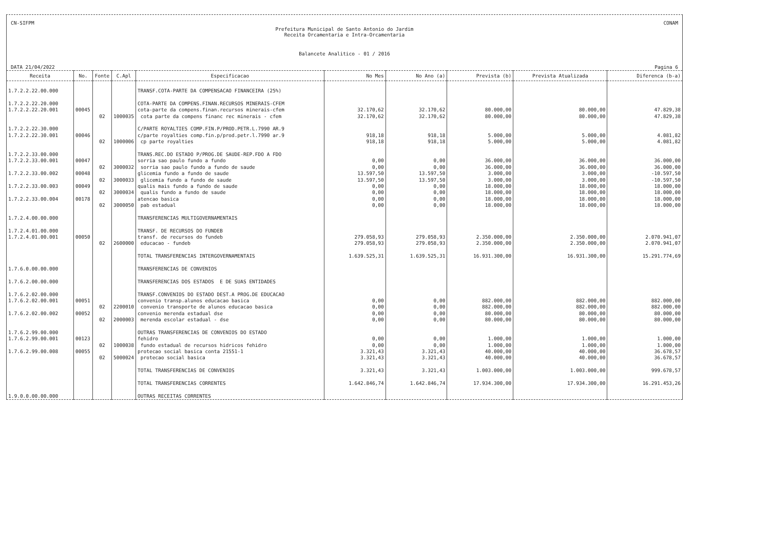CN-SIFPM CONAM
Prefeitura Municipal de Santo Antonio do Jardim
Receita Orcamentaria e Intra-Orcamentaria
Balancete Analitico - 01 / 2016
DATA 21/04/2022 Pagina 6
| Receita | No. | Fonte | C.Apl | Especificacao | No Mes | No Ano (a) | Prevista (b) | Prevista Atualizada | Diferenca (b-a) |
| --- | --- | --- | --- | --- | --- | --- | --- | --- | --- |
| 1.7.2.2.22.00.000 | | | | TRANSF.COTA-PARTE DA COMPENSACAO FINANCEIRA (25%) | | | | | |
| 1.7.2.2.22.20.000 | | | | COTA-PARTE DA COMPENS.FINAN.RECURSOS MINERAIS-CFEM | | | | | |
| 1.7.2.2.22.20.001 | 00045 | | | cota-parte da compens.finan.recursos minerais-cfem | 32.170,62 | 32.170,62 | 80.000,00 | 80.000,00 | 47.829,38 |
| | | 02 | 1000035 | cota parte da compens financ rec minerais - cfem | 32.170,62 | 32.170,62 | 80.000,00 | 80.000,00 | 47.829,38 |
| 1.7.2.2.22.30.000 | | | | C/PARTE ROYALTIES COMP.FIN.P/PROD.PETR.L.7990 AR.9 | | | | | |
| 1.7.2.2.22.30.001 | 00046 | | | c/parte royalties comp.fin.p/prod.petr.l.7990 ar.9 | 918,18 | 918,18 | 5.000,00 | 5.000,00 | 4.081,82 |
| | | 02 | 1000006 | cp parte royalties | 918,18 | 918,18 | 5.000,00 | 5.000,00 | 4.081,82 |
| 1.7.2.2.33.00.000 | | | | TRANS.REC.DO ESTADO P/PROG.DE SAUDE-REP.FDO A FDO | | | | | |
| 1.7.2.2.33.00.001 | 00047 | | | sorria sao paulo fundo a fundo | 0,00 | 0,00 | 36.000,00 | 36.000,00 | 36.000,00 |
| | | 02 | 3000032 | sorria sao paulo fundo a fundo de saude | 0,00 | 0,00 | 36.000,00 | 36.000,00 | 36.000,00 |
| 1.7.2.2.33.00.002 | 00048 | | | glicemia fundo a fundo de saude | 13.597,50 | 13.597,50 | 3.000,00 | 3.000,00 | -10.597,50 |
| | | 02 | 3000033 | glicemia fundo a fundo de saude | 13.597,50 | 13.597,50 | 3.000,00 | 3.000,00 | -10.597,50 |
| 1.7.2.2.33.00.003 | 00049 | | | qualis mais fundo a fundo de saude | 0,00 | 0,00 | 18.000,00 | 18.000,00 | 18.000,00 |
| | | 02 | 3000034 | qualis fundo a fundo de saude | 0,00 | 0,00 | 18.000,00 | 18.000,00 | 18.000,00 |
| 1.7.2.2.33.00.004 | 00178 | | | atencao basica | 0,00 | 0,00 | 18.000,00 | 18.000,00 | 18.000,00 |
| | | 02 | 3000050 | pab estadual | 0,00 | 0,00 | 18.000,00 | 18.000,00 | 18.000,00 |
| 1.7.2.4.00.00.000 | | | | TRANSFERENCIAS MULTIGOVERNAMENTAIS | | | | | |
| 1.7.2.4.01.00.000 | | | | TRANSF. DE RECURSOS DO FUNDEB | | | | | |
| 1.7.2.4.01.00.001 | 00050 | | | transf. de recursos do fundeb | 279.058,93 | 279.058,93 | 2.350.000,00 | 2.350.000,00 | 2.070.941,07 |
| | | 02 | 2600000 | educacao - fundeb | 279.058,93 | 279.058,93 | 2.350.000,00 | 2.350.000,00 | 2.070.941,07 |
| | | | | TOTAL TRANSFERENCIAS INTERGOVERNAMENTAIS | 1.639.525,31 | 1.639.525,31 | 16.931.300,00 | 16.931.300,00 | 15.291.774,69 |
| 1.7.6.0.00.00.000 | | | | TRANSFERENCIAS DE CONVENIOS | | | | | |
| 1.7.6.2.00.00.000 | | | | TRANSFERENCIAS DOS ESTADOS E DE SUAS ENTIDADES | | | | | |
| 1.7.6.2.02.00.000 | | | | TRANSF.CONVENIOS DO ESTADO DEST.A PROG.DE EDUCACAO | | | | | |
| 1.7.6.2.02.00.001 | 00051 | | | convenio transp.alunos educacao basica | 0,00 | 0,00 | 882.000,00 | 882.000,00 | 882.000,00 |
| | | 02 | 2200010 | convenio transporte de alunos educacao basica | 0,00 | 0,00 | 882.000,00 | 882.000,00 | 882.000,00 |
| 1.7.6.2.02.00.002 | 00052 | | | convenio merenda estadual dse | 0,00 | 0,00 | 80.000,00 | 80.000,00 | 80.000,00 |
| | | 02 | 2000003 | merenda escolar estadual - dse | 0,00 | 0,00 | 80.000,00 | 80.000,00 | 80.000,00 |
| 1.7.6.2.99.00.000 | | | | OUTRAS TRANSFERENCIAS DE CONVENIOS DO ESTADO | | | | | |
| 1.7.6.2.99.00.001 | 00123 | | | fehidro | 0,00 | 0,00 | 1.000,00 | 1.000,00 | 1.000,00 |
| | | 02 | 1000038 | fundo estadual de recursos hidricos fehidro | 0,00 | 0,00 | 1.000,00 | 1.000,00 | 1.000,00 |
| 1.7.6.2.99.00.008 | 00055 | | | protecao social basica conta 21551-1 | 3.321,43 | 3.321,43 | 40.000,00 | 40.000,00 | 36.678,57 |
| | | 02 | 5000024 | protecao social basica | 3.321,43 | 3.321,43 | 40.000,00 | 40.000,00 | 36.678,57 |
| | | | | TOTAL TRANSFERENCIAS DE CONVENIOS | 3.321,43 | 3.321,43 | 1.003.000,00 | 1.003.000,00 | 999.678,57 |
| | | | | TOTAL TRANSFERENCIAS CORRENTES | 1.642.846,74 | 1.642.846,74 | 17.934.300,00 | 17.934.300,00 | 16.291.453,26 |
| 1.9.0.0.00.00.000 | | | | OUTRAS RECEITAS CORRENTES | | | | | |